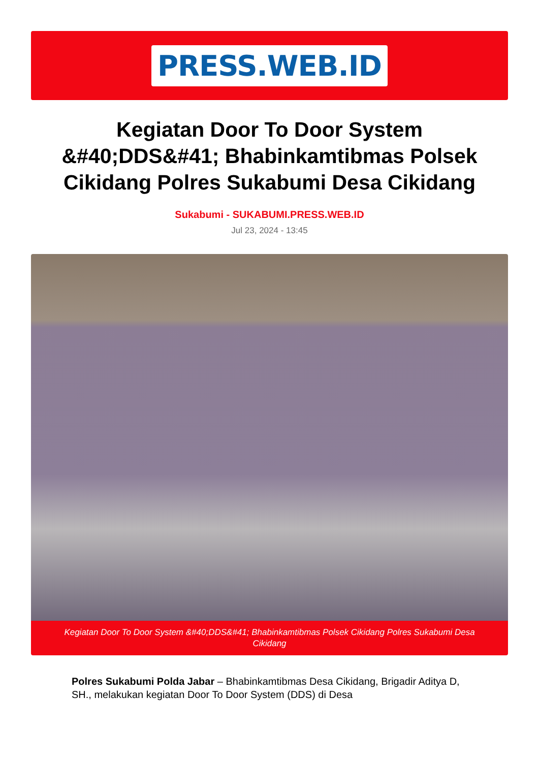PRESS.WEB.ID
Kegiatan Door To Door System &#40;DDS&#41; Bhabinkamtibmas Polsek Cikidang Polres Sukabumi Desa Cikidang
Sukabumi - SUKABUMI.PRESS.WEB.ID
Jul 23, 2024 - 13:45
Kegiatan Door To Door System &#40;DDS&#41; Bhabinkamtibmas Polsek Cikidang Polres Sukabumi Desa Cikidang
Polres Sukabumi Polda Jabar – Bhabinkamtibmas Desa Cikidang, Brigadir Aditya D, SH., melakukan kegiatan Door To Door System (DDS) di Desa